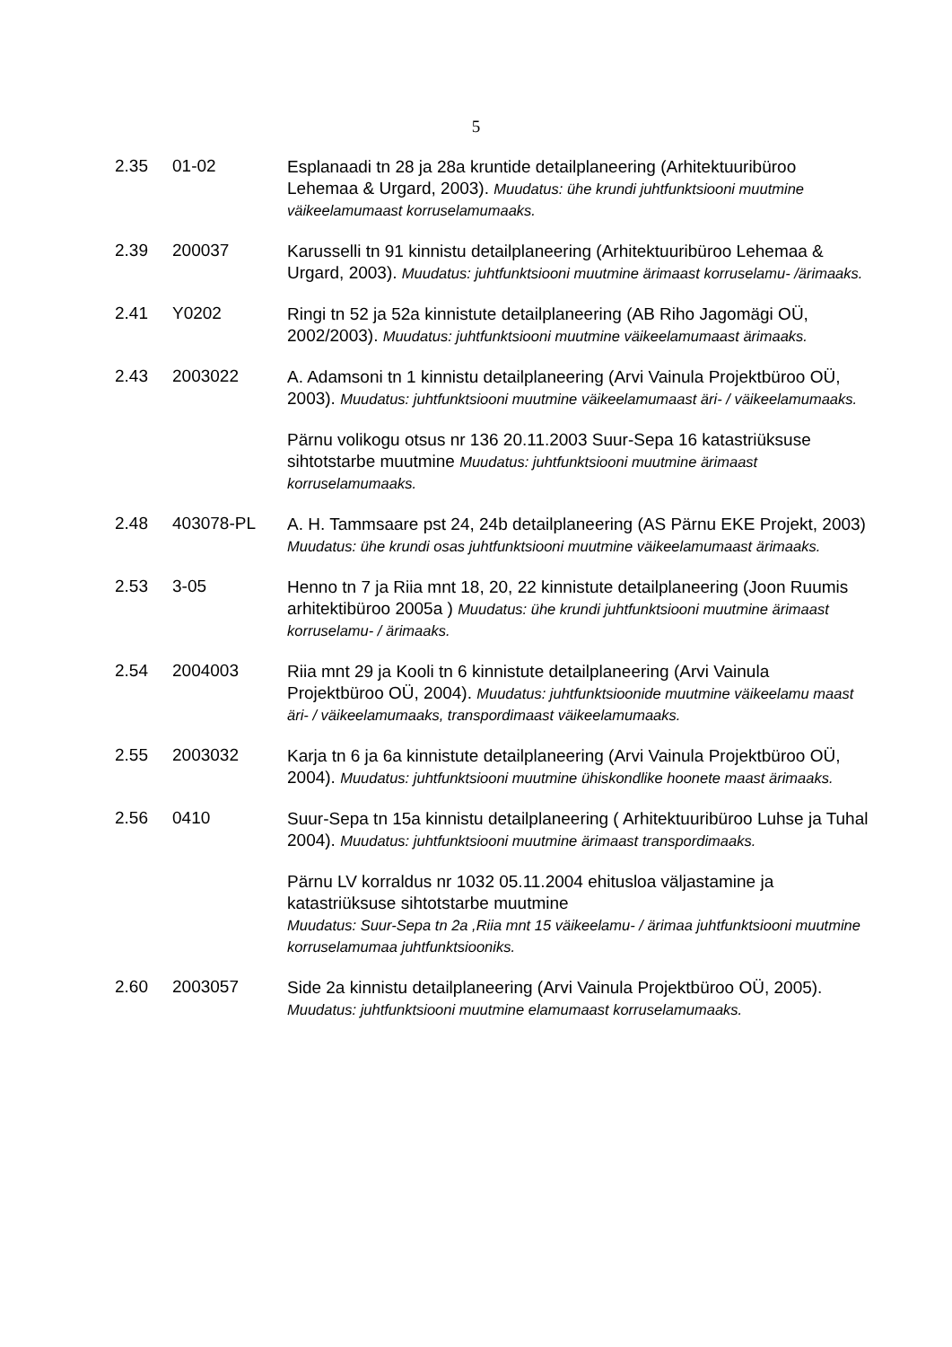5
2.35 01-02
Esplanaadi tn 28 ja 28a kruntide detailplaneering (Arhitektuuribüroo Lehemaa & Urgard, 2003). Muudatus: ühe krundi juhtfunktsiooni muutmine väikeelamumaast korruselamumaaks.
2.39 200037
Karusselli tn 91 kinnistu detailplaneering (Arhitektuuribüroo Lehemaa & Urgard, 2003). Muudatus: juhtfunktsiooni muutmine ärimaast korruselamu- /ärimaaks.
2.41 Y0202
Ringi tn 52 ja 52a kinnistute detailplaneering (AB Riho Jagomägi OÜ, 2002/2003). Muudatus: juhtfunktsiooni muutmine väikeelamumaast ärimaaks.
2.43 2003022
A. Adamsoni tn 1 kinnistu detailplaneering (Arvi Vainula Projektbüroo OÜ, 2003). Muudatus: juhtfunktsiooni muutmine väikeelamumaast äri- / väikeelamumaaks.
Pärnu volikogu otsus nr 136 20.11.2003 Suur-Sepa 16 katastriüksuse sihtotstarbe muutmine Muudatus: juhtfunktsiooni muutmine ärimaast korruselamumaaks.
2.48 403078-PL
A. H. Tammsaare pst 24, 24b detailplaneering (AS Pärnu EKE Projekt, 2003) Muudatus: ühe krundi osas juhtfunktsiooni muutmine väikeelamumaast ärimaaks.
2.53 3-05
Henno tn 7 ja Riia mnt 18, 20, 22 kinnistute detailplaneering (Joon Ruumis arhitektibüroo 2005a ) Muudatus: ühe krundi juhtfunktsiooni muutmine ärimaast korruselamu- / ärimaaks.
2.54 2004003
Riia mnt 29 ja Kooli tn 6 kinnistute detailplaneering (Arvi Vainula Projektbüroo OÜ, 2004). Muudatus: juhtfunktsioonide muutmine väikeelamu maast äri- / väikeelamumaaks, transpordimaast väikeelamumaaks.
2.55 2003032
Karja tn 6 ja 6a kinnistute detailplaneering (Arvi Vainula Projektbüroo OÜ, 2004). Muudatus: juhtfunktsiooni muutmine ühiskondlike hoonete maast ärimaaks.
2.56 0410
Suur-Sepa tn 15a kinnistu detailplaneering ( Arhitektuuribüroo Luhse ja Tuhal 2004). Muudatus: juhtfunktsiooni muutmine ärimaast transpordimaaks.
Pärnu LV korraldus nr 1032 05.11.2004 ehitusloa väljastamine ja katastriüksuse sihtotstarbe muutmine
Muudatus: Suur-Sepa tn 2a ,Riia mnt 15 väikeelamu- / ärimaa juhtfunktsiooni muutmine korruselamumaa juhtfunktsiooniks.
2.60 2003057
Side 2a kinnistu detailplaneering (Arvi Vainula Projektbüroo OÜ, 2005). Muudatus: juhtfunktsiooni muutmine elamumaast korruselamumaaks.